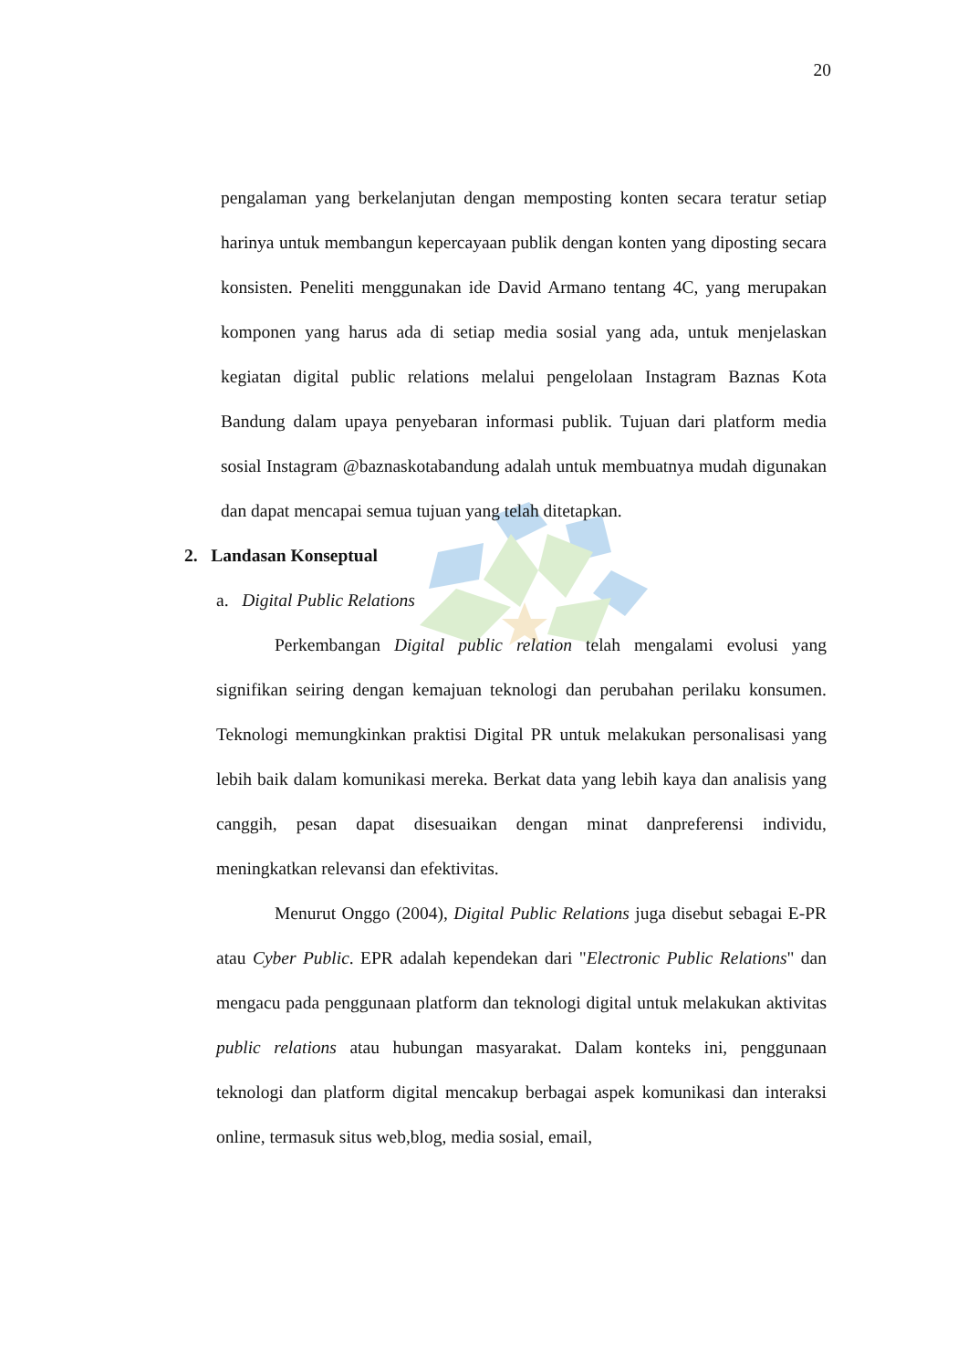20
pengalaman yang berkelanjutan dengan memposting konten secara teratur setiap harinya untuk membangun kepercayaan publik dengan konten yang diposting secara konsisten. Peneliti menggunakan ide David Armano tentang 4C, yang merupakan komponen yang harus ada di setiap media sosial yang ada, untuk menjelaskan kegiatan digital public relations melalui pengelolaan Instagram Baznas Kota Bandung dalam upaya penyebaran informasi publik. Tujuan dari platform media sosial Instagram @baznaskotabandung adalah untuk membuatnya mudah digunakan dan dapat mencapai semua tujuan yang telah ditetapkan.
2. Landasan Konseptual
a. Digital Public Relations
Perkembangan Digital public relation telah mengalami evolusi yang signifikan seiring dengan kemajuan teknologi dan perubahan perilaku konsumen. Teknologi memungkinkan praktisi Digital PR untuk melakukan personalisasi yang lebih baik dalam komunikasi mereka. Berkat data yang lebih kaya dan analisis yang canggih, pesan dapat disesuaikan dengan minat danpreferensi individu, meningkatkan relevansi dan efektivitas.
Menurut Onggo (2004), Digital Public Relations juga disebut sebagai E-PR atau Cyber Public. EPR adalah kependekan dari "Electronic Public Relations" dan mengacu pada penggunaan platform dan teknologi digital untuk melakukan aktivitas public relations atau hubungan masyarakat. Dalam konteks ini, penggunaan teknologi dan platform digital mencakup berbagai aspek komunikasi dan interaksi online, termasuk situs web,blog, media sosial, email,